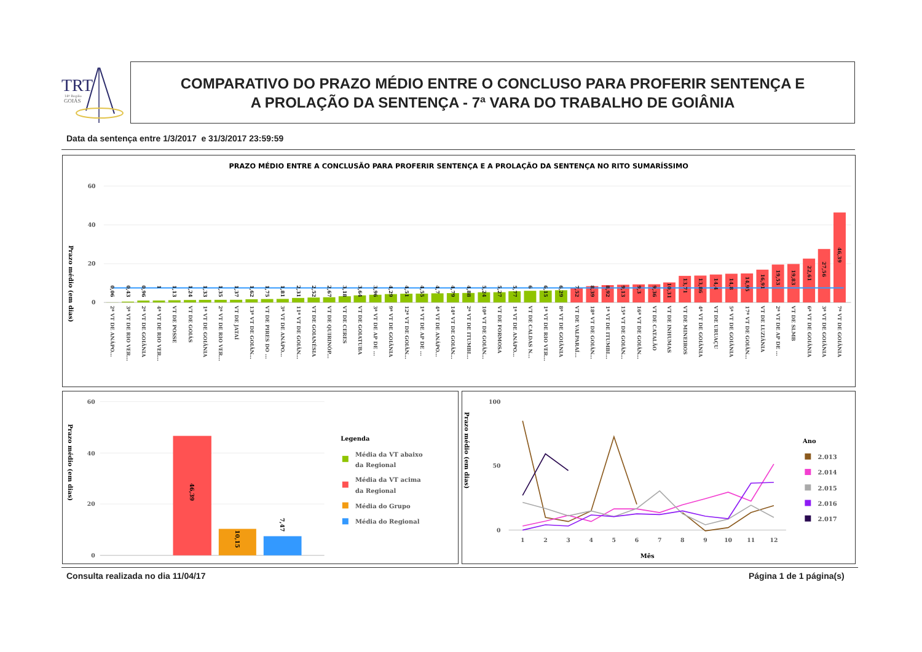TRT
18ª Região
GOIÁS
COMPARATIVO DO PRAZO MÉDIO ENTRE O CONCLUSO PARA PROFERIR SENTENÇA E
A PROLAÇÃO DA SENTENÇA - 7ª VARA DO TRABALHO DE GOIÂNIA
Data da sentença entre 1/3/2017 e 31/3/2017 23:59:59
PRAZO MÉDIO ENTRE A CONCLUSÃO PARA PROFERIR SENTENÇA E A PROLAÇÃO DA SENTENÇA NO RITO SUMARÍSSIMO
Prazo médio (em dias)
60
40
20
0
0,06
0,43
0,96
1
1,13
1,24
1,33
1,35
1,37
1,62
1,75
1,81
2,31
2,52
2,67
3,18
3,64
3,96
4,29
4,51
4,55
4,7
4,79
4,88
5,24
5,27
5,77
6
6,15
6,29
7,52
8,39
8,92
9,13
9,3
9,36
10,31
13,71
13,86
14,4
14,8
14,95
16,91
19,53
19,83
22,61
27,56
46,39
2ª VT DE ANÁPO...
3ª VT DE RIO VER...
2ª VT DE GOIÂNIA
4ª VT DE RIO VER...
VT DE POSSE
VT DE GOIÁS
1ª VT DE GOIÂNIA
2ª VT DE RIO VER...
VT DE JATAÍ
13ª VT DE GOIÂN...
VT DE PIRES DO ...
3ª VT DE ANÁPO...
11ª VT DE GOIÂN...
VT DE GOIANÉSIA
VT DE QUIRINÓP...
VT DE CERES
VT DE GOIATUBA
3ª VT DE AP DE ...
9ª VT DE GOIÂNIA
12ª VT DE GOIÂN...
1ª VT DE AP DE ...
4ª VT DE ANÁPO...
14ª VT DE GOIÂN...
2ª VT DE ITUMBI...
10ª VT DE GOIÂN...
VT DE FORMOSA
1ª VT DE ANÁPO...
VT DE CALDAS N...
1ª VT DE RIO VER...
8ª VT DE GOIÂNIA
VT DE VALPARAÍ...
18ª VT DE GOIÂN...
1ª VT DE ITUMBI...
15ª VT DE GOIÂN...
16ª VT DE GOIÂN...
VT DE CATALÃO
VT DE INHUMAS
VT DE MINEIROS
4ª VT DE GOIÂNIA
VT DE URUAÇU
5ª VT DE GOIÂNIA
17ª VT DE GOIÂN...
VT DE LUZIÂNIA
2ª VT DE AP DE ...
VT DE SLMB
6ª VT DE GOIÂNIA
3ª VT DE GOIÂNIA
7ª VT DE GOIÂNIA
Prazo médio (em dias)
60
40
20
0
46,39
10,15
7,47
Legenda
Média da VT abaixo
da Regional
Média da VT acima
da Regional
Média do Grupo
Média do Regional
Prazo médio (em dias)
100
50
0
1
2
3
4
5
6
7
8
9
10
11
12
Mês
Ano
2.013
2.014
2.015
2.016
2.017
Consulta realizada no dia 11/04/17
Página 1 de 1 página(s)